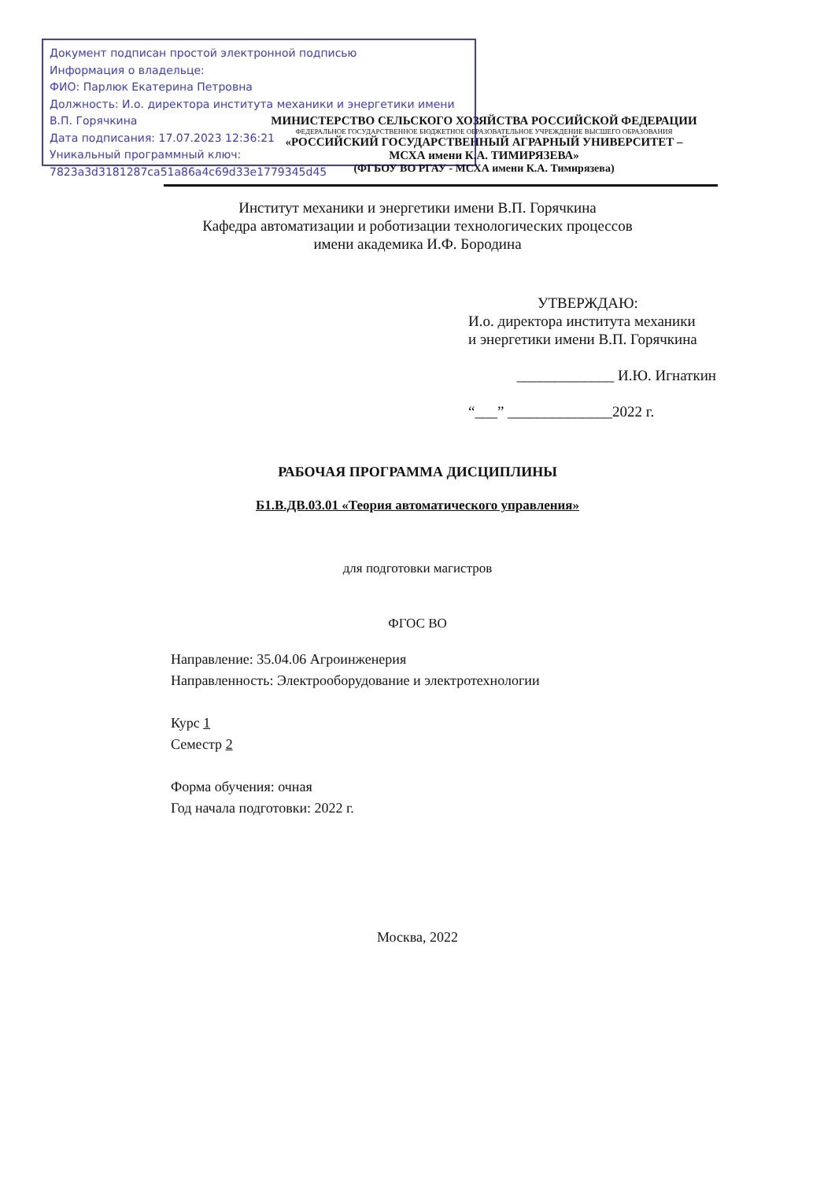Документ подписан простой электронной подписью
Информация о владельце:
ФИО: Парлюк Екатерина Петровна
Должность: И.о. директора института механики и энергетики имени В.П. Горячкина
Дата подписания: 17.07.2023 12:36:21
Уникальный программный ключ:
7823a3d3181287ca51a86a4c69d33e1779345d45
МИНИСТЕРСТВО СЕЛЬСКОГО ХОЗЯЙСТВА РОССИЙСКОЙ ФЕДЕРАЦИИ
ФЕДЕРАЛЬНОЕ ГОСУДАРСТВЕННОЕ БЮДЖЕТНОЕ ОБРАЗОВАТЕЛЬНОЕ УЧРЕЖДЕНИЕ ВЫСШЕГО ОБРАЗОВАНИЯ
«РОССИЙСКИЙ ГОСУДАРСТВЕННЫЙ АГРАРНЫЙ УНИВЕРСИТЕТ –
МСХА имени К.А. ТИМИРЯЗЕВА»
(ФГБОУ ВО РГАУ - МСХА имени К.А. Тимирязева)
Институт механики и энергетики имени В.П. Горячкина
Кафедра автоматизации и роботизации технологических процессов
имени академика И.Ф. Бородина
УТВЕРЖДАЮ:
И.о. директора института механики
и энергетики имени В.П. Горячкина
_____________ И.Ю. Игнаткин
“___” ______________2022 г.
РАБОЧАЯ ПРОГРАММА ДИСЦИПЛИНЫ
Б1.В.ДВ.03.01 «Теория автоматического управления»
для подготовки магистров
ФГОС ВО
Направление: 35.04.06 Агроинженерия
Направленность: Электрооборудование и электротехнологии
Курс 1
Семестр 2
Форма обучения: очная
Год начала подготовки: 2022 г.
Москва, 2022